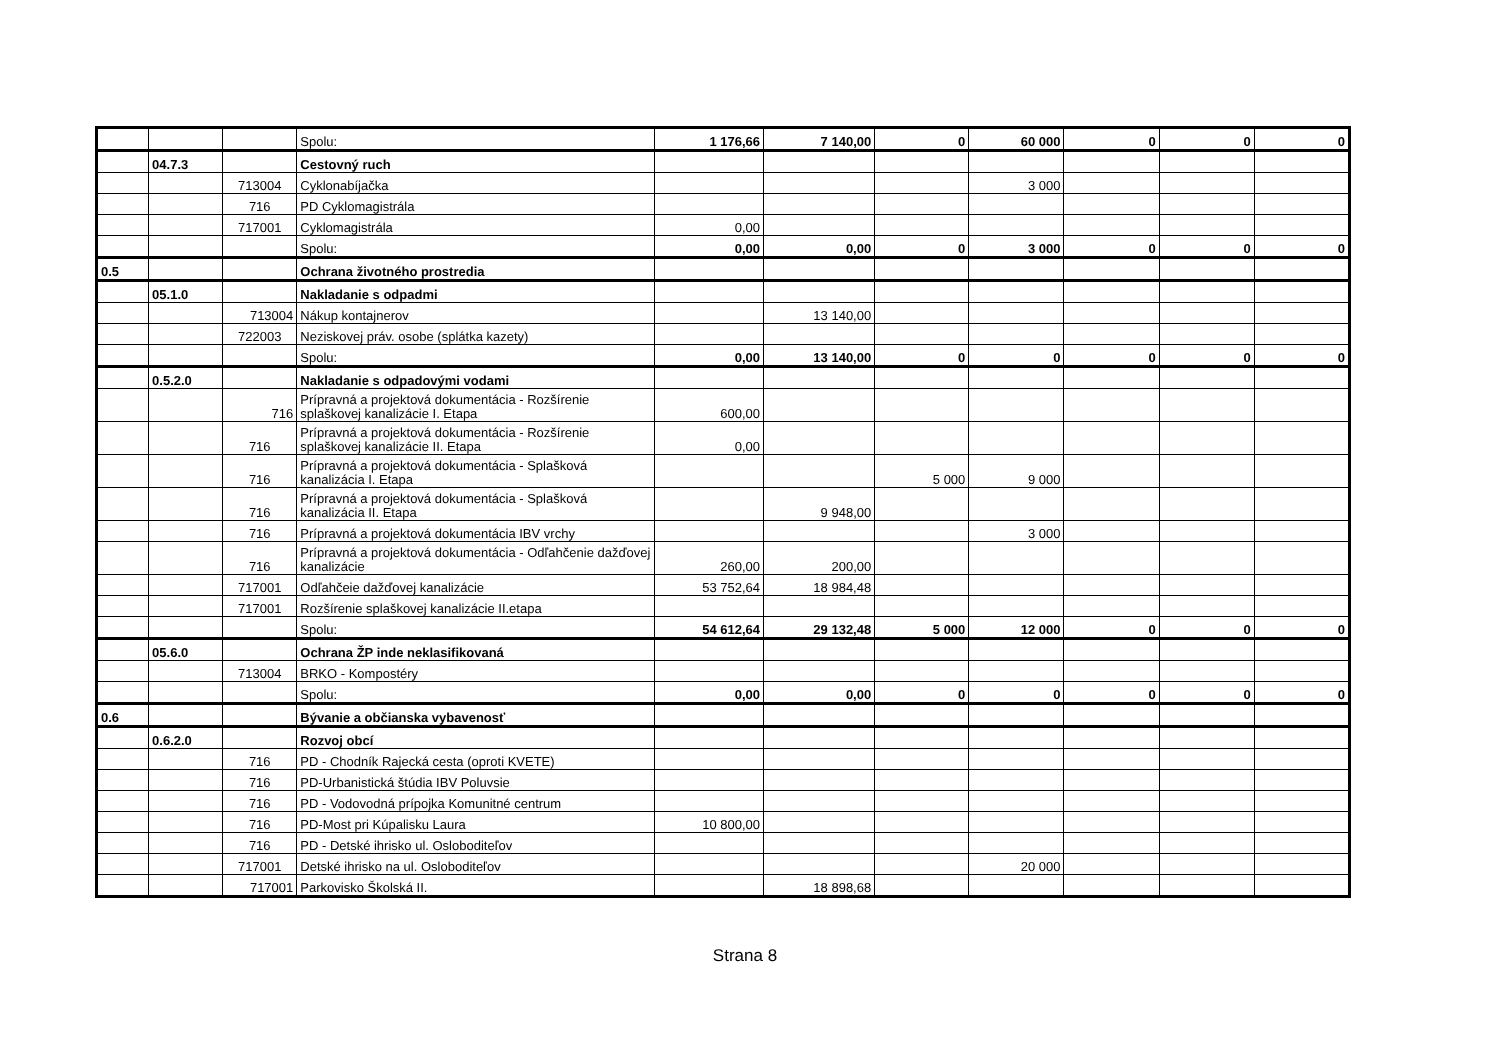| | | | Spolu: | 1 176,66 | 7 140,00 | 0 | 60 000 | 0 | 0 | 0 |
| | 04.7.3 | | Cestovný ruch | | | | | | | |
| | | 713004 | Cyklonabíjačka | | | | 3 000 | | | |
| | | 716 | PD Cyklomagistrála | | | | | | | |
| | | 717001 | Cyklomagistrála | 0,00 | | | | | | |
| | | | Spolu: | 0,00 | 0,00 | 0 | 3 000 | 0 | 0 | 0 |
| 0.5 | | | Ochrana životného prostredia | | | | | | | |
| | 05.1.0 | | Nakladanie s odpadmi | | | | | | | |
| | | 713004 | Nákup kontajnerov | | 13 140,00 | | | | | |
| | | 722003 | Neziskovej práv. osobe (splátka kazety) | | | | | | | |
| | | | Spolu: | 0,00 | 13 140,00 | 0 | 0 | 0 | 0 | 0 |
| | 0.5.2.0 | | Nakladanie s odpadovými vodami | | | | | | | |
| | | 716 | Prípravná a projektová dokumentácia - Rozšírenie splaškovej kanalizácie I. Etapa | 600,00 | | | | | | |
| | | 716 | Prípravná a projektová dokumentácia - Rozšírenie splaškovej kanalizácie II. Etapa | 0,00 | | | | | | |
| | | 716 | Prípravná a projektová dokumentácia - Splašková kanalizácia I. Etapa | | | 5 000 | 9 000 | | | |
| | | 716 | Prípravná a projektová dokumentácia - Splašková kanalizácia II. Etapa | | 9 948,00 | | | | | |
| | | 716 | Prípravná a projektová dokumentácia IBV vrchy | | | | 3 000 | | | |
| | | 716 | Prípravná a projektová dokumentácia - Odľahčenie dažďovej kanalizácie | 260,00 | 200,00 | | | | | |
| | | 717001 | Odľahčeie dažďovej kanalizácie | 53 752,64 | 18 984,48 | | | | | |
| | | 717001 | Rozšírenie splaškovej kanalizácie II.etapa | | | | | | | |
| | | | Spolu: | 54 612,64 | 29 132,48 | 5 000 | 12 000 | 0 | 0 | 0 |
| | 05.6.0 | | Ochrana ŽP inde neklasifikovaná | | | | | | | |
| | | 713004 | BRKO - Kompostéry | | | | | | | |
| | | | Spolu: | 0,00 | 0,00 | 0 | 0 | 0 | 0 | 0 |
| 0.6 | | | Bývanie a občianska vybavenosť | | | | | | | |
| | 0.6.2.0 | | Rozvoj obcí | | | | | | | |
| | | 716 | PD - Chodník Rajecká cesta (oproti KVETE) | | | | | | | |
| | | 716 | PD-Urbanistická štúdia IBV Poluvsie | | | | | | | |
| | | 716 | PD - Vodovodná prípojka Komunitné centrum | | | | | | | |
| | | 716 | PD-Most pri Kúpalisku Laura | 10 800,00 | | | | | | |
| | | 716 | PD - Detské ihrisko ul. Osloboditeľov | | | | | | | |
| | | 717001 | Detské ihrisko na ul. Osloboditeľov | | | | 20 000 | | | |
| | | 717001 | Parkovisko Školská II. | | 18 898,68 | | | | | |
Strana 8